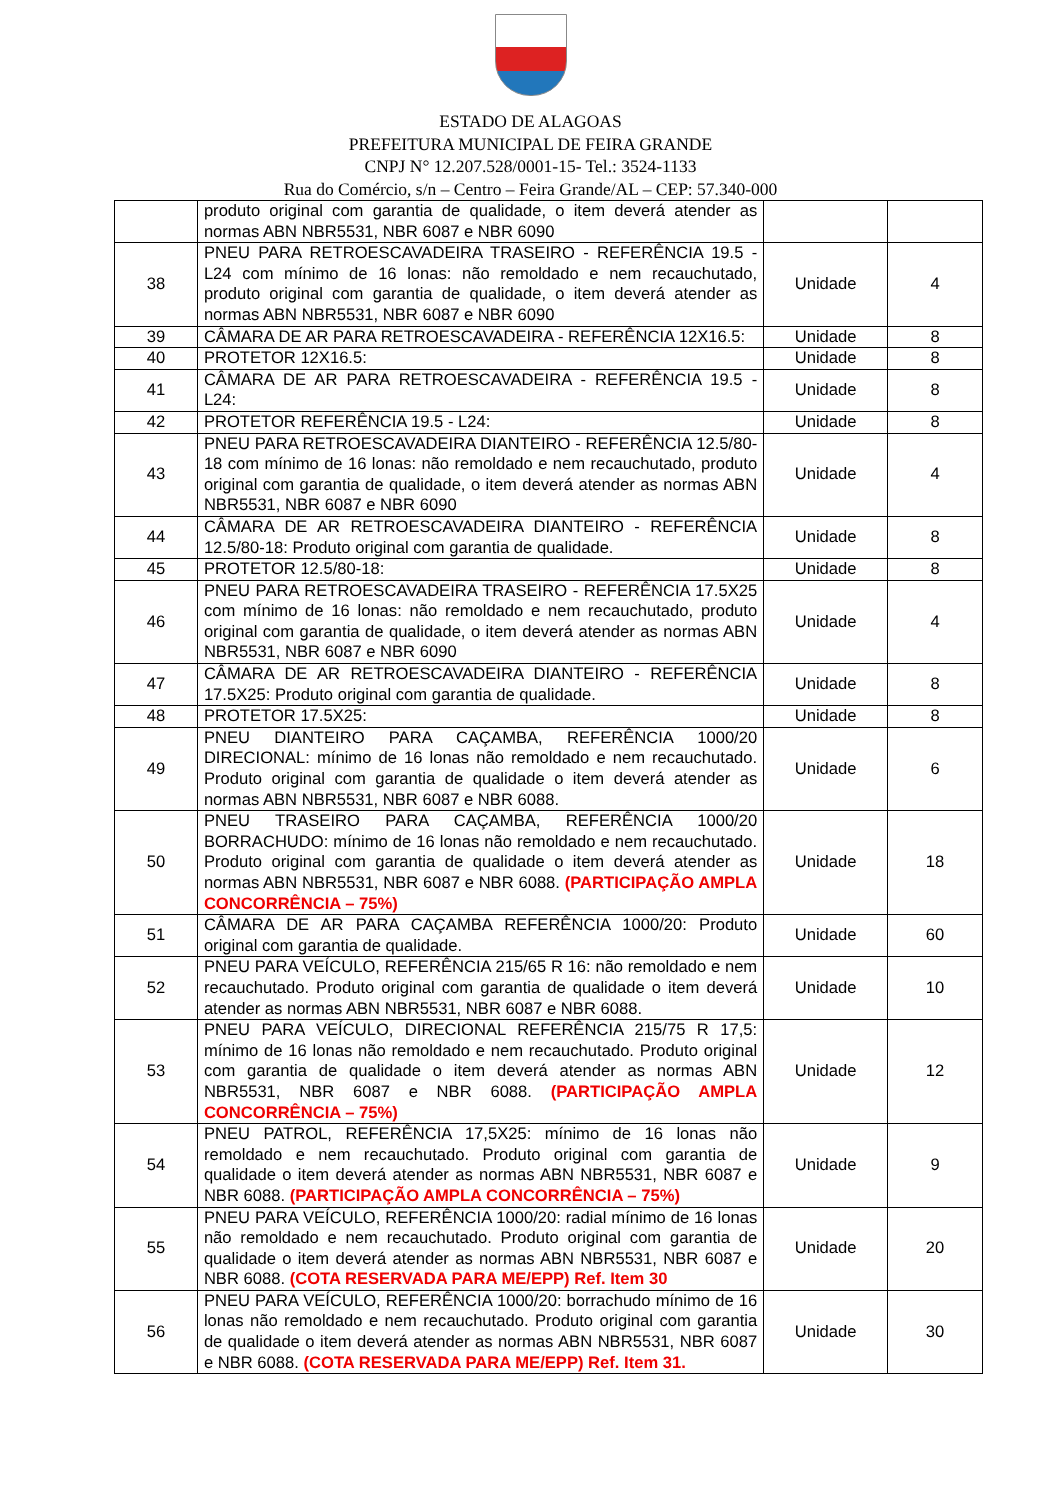ESTADO DE ALAGOAS
PREFEITURA MUNICIPAL DE FEIRA GRANDE
CNPJ N° 12.207.528/0001-15- Tel.: 3524-1133
Rua do Comércio, s/n – Centro – Feira Grande/AL – CEP: 57.340-000
| | produto original com garantia de qualidade, o item deverá atender as normas ABN NBR5531, NBR 6087 e NBR 6090 | | |
| 38 | PNEU PARA RETROESCAVADEIRA TRASEIRO - REFERÊNCIA 19.5 - L24 com mínimo de 16 lonas: não remoldado e nem recauchutado, produto original com garantia de qualidade, o item deverá atender as normas ABN NBR5531, NBR 6087 e NBR 6090 | Unidade | 4 |
| 39 | CÂMARA DE AR PARA RETROESCAVADEIRA - REFERÊNCIA 12X16.5: | Unidade | 8 |
| 40 | PROTETOR 12X16.5: | Unidade | 8 |
| 41 | CÂMARA DE AR PARA RETROESCAVADEIRA - REFERÊNCIA 19.5 - L24: | Unidade | 8 |
| 42 | PROTETOR REFERÊNCIA 19.5 - L24: | Unidade | 8 |
| 43 | PNEU PARA RETROESCAVADEIRA DIANTEIRO - REFERÊNCIA 12.5/80-18 com mínimo de 16 lonas: não remoldado e nem recauchutado, produto original com garantia de qualidade, o item deverá atender as normas ABN NBR5531, NBR 6087 e NBR 6090 | Unidade | 4 |
| 44 | CÂMARA DE AR RETROESCAVADEIRA DIANTEIRO - REFERÊNCIA 12.5/80-18: Produto original com garantia de qualidade. | Unidade | 8 |
| 45 | PROTETOR 12.5/80-18: | Unidade | 8 |
| 46 | PNEU PARA RETROESCAVADEIRA TRASEIRO - REFERÊNCIA 17.5X25 com mínimo de 16 lonas: não remoldado e nem recauchutado, produto original com garantia de qualidade, o item deverá atender as normas ABN NBR5531, NBR 6087 e NBR 6090 | Unidade | 4 |
| 47 | CÂMARA DE AR RETROESCAVADEIRA DIANTEIRO - REFERÊNCIA 17.5X25: Produto original com garantia de qualidade. | Unidade | 8 |
| 48 | PROTETOR 17.5X25: | Unidade | 8 |
| 49 | PNEU DIANTEIRO PARA CAÇAMBA, REFERÊNCIA 1000/20 DIRECIONAL: mínimo de 16 lonas não remoldado e nem recauchutado. Produto original com garantia de qualidade o item deverá atender as normas ABN NBR5531, NBR 6087 e NBR 6088. | Unidade | 6 |
| 50 | PNEU TRASEIRO PARA CAÇAMBA, REFERÊNCIA 1000/20 BORRACHUDO: mínimo de 16 lonas não remoldado e nem recauchutado. Produto original com garantia de qualidade o item deverá atender as normas ABN NBR5531, NBR 6087 e NBR 6088. (PARTICIPAÇÃO AMPLA CONCORRÊNCIA – 75%) | Unidade | 18 |
| 51 | CÂMARA DE AR PARA CAÇAMBA REFERÊNCIA 1000/20: Produto original com garantia de qualidade. | Unidade | 60 |
| 52 | PNEU PARA VEÍCULO, REFERÊNCIA 215/65 R 16: não remoldado e nem recauchutado. Produto original com garantia de qualidade o item deverá atender as normas ABN NBR5531, NBR 6087 e NBR 6088. | Unidade | 10 |
| 53 | PNEU PARA VEÍCULO, DIRECIONAL REFERÊNCIA 215/75 R 17,5: mínimo de 16 lonas não remoldado e nem recauchutado. Produto original com garantia de qualidade o item deverá atender as normas ABN NBR5531, NBR 6087 e NBR 6088. (PARTICIPAÇÃO AMPLA CONCORRÊNCIA – 75%) | Unidade | 12 |
| 54 | PNEU PATROL, REFERÊNCIA 17,5X25: mínimo de 16 lonas não remoldado e nem recauchutado. Produto original com garantia de qualidade o item deverá atender as normas ABN NBR5531, NBR 6087 e NBR 6088. (PARTICIPAÇÃO AMPLA CONCORRÊNCIA – 75%) | Unidade | 9 |
| 55 | PNEU PARA VEÍCULO, REFERÊNCIA 1000/20: radial mínimo de 16 lonas não remoldado e nem recauchutado. Produto original com garantia de qualidade o item deverá atender as normas ABN NBR5531, NBR 6087 e NBR 6088. (COTA RESERVADA PARA ME/EPP) Ref. Item 30 | Unidade | 20 |
| 56 | PNEU PARA VEÍCULO, REFERÊNCIA 1000/20: borrachudo mínimo de 16 lonas não remoldado e nem recauchutado. Produto original com garantia de qualidade o item deverá atender as normas ABN NBR5531, NBR 6087 e NBR 6088. (COTA RESERVADA PARA ME/EPP) Ref. Item 31. | Unidade | 30 |